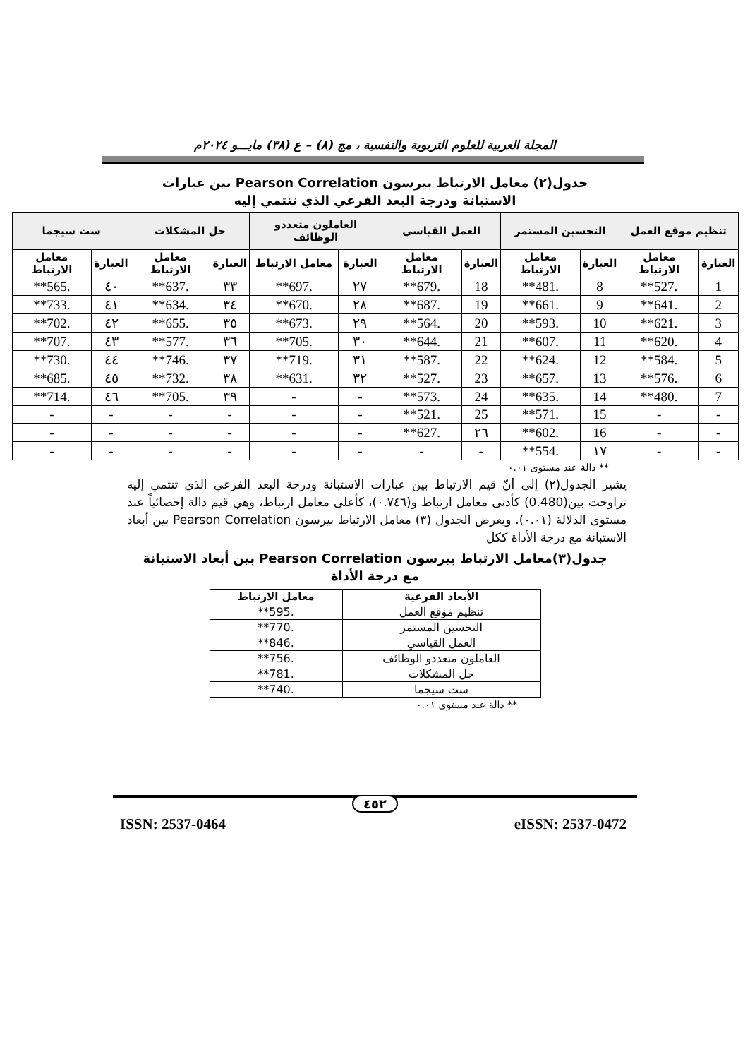المجلة العربية للعلوم التربوية والنفسية ، مج (٨) – ع (٣٨) مايـــو ٢٠٢٤م
جدول(٢) معامل الارتباط بيرسون Pearson Correlation بين عبارات
الاستبانة ودرجة البعد الفرعي الذي تنتمي إليه
| تنظيم موقع العمل | | التحسين المستمر | | العمل القياسي | | العاملون متعددو الوظائف | | حل المشكلات | | ست سيجما | |
| --- | --- | --- | --- | --- | --- | --- | --- | --- | --- | --- | --- |
| العبارة | معامل الارتباط | العبارة | معامل الارتباط | العبارة | معامل الارتباط | العبارة | معامل الارتباط | العبارة | معامل الارتباط | العبارة | معامل الارتباط |
| 1 | .527** | 8 | .481** | 18 | .679** | ٢٧ | .697** | ٣٣ | .637** | ٤٠ | .565** |
| 2 | .641** | 9 | .661** | 19 | .687** | ٢٨ | .670** | ٣٤ | .634** | ٤١ | .733** |
| 3 | .621** | 10 | .593** | 20 | .564** | ٢٩ | .673** | ٣٥ | .655** | ٤٢ | .702** |
| 4 | .620** | 11 | .607** | 21 | .644** | ٣٠ | .705** | ٣٦ | .577** | ٤٣ | .707** |
| 5 | .584** | 12 | .624** | 22 | .587** | ٣١ | .719** | ٣٧ | .746** | ٤٤ | .730** |
| 6 | .576** | 13 | .657** | 23 | .527** | ٣٢ | .631** | ٣٨ | .732** | ٤٥ | .685** |
| 7 | .480** | 14 | .635** | 24 | .573** | - | - | ٣٩ | .705** | ٤٦ | .714** |
| - | - | 15 | .571** | 25 | .521** | - | - | - | - | - | - |
| - | - | 16 | .602** | ٢٦ | .627** | - | - | - | - | - | - |
| - | - | ١٧ | .554** | - | - | - | - | - | - | - | - |
** دالة عند مستوى ٠.٠١
يشير الجدول(٢) إلى أنّ قيم الارتباط بين عبارات الاستبانة ودرجة البعد الفرعي الذي تنتمي إليه تراوحت بين(0.480) كأدنى معامل ارتباط و(٠.٧٤٦)، كأعلى معامل ارتباط، وهي قيم دالة إحصائياً عند مستوى الدلالة (٠.٠١). ويعرض الجدول (٣) معامل الارتباط بيرسون Pearson Correlation بين أبعاد الاستبانة مع درجة الأداة ككل
جدول(٣)معامل الارتباط بيرسون Pearson Correlation بين أبعاد الاستبانة
مع درجة الأداة
| الأبعاد الفرعية | معامل الارتباط |
| --- | --- |
| تنظيم موقع العمل | .595** |
| التحسين المستمر | .770** |
| العمل القياسي | .846** |
| العاملون متعددو الوظائف | .756** |
| حل المشكلات | .781** |
| ست سيجما | .740** |
** دالة عند مستوى ٠.٠١
٤٥٢
ISSN: 2537-0464 eISSN: 2537-0472